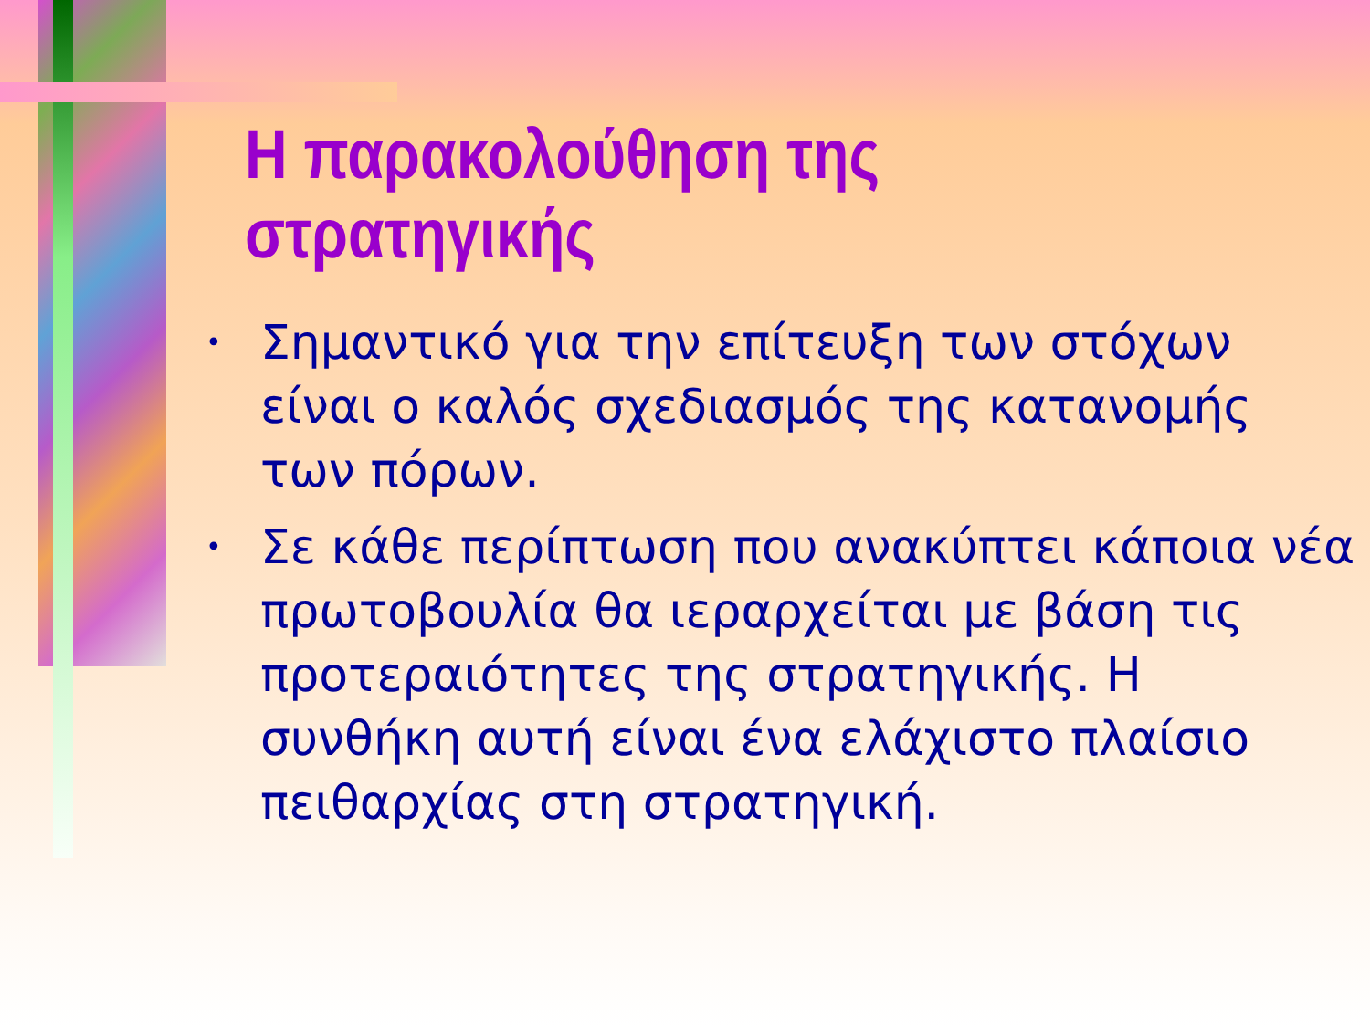Η παρακολούθηση της στρατηγικής
• Σημαντικό για την επίτευξη των στόχων είναι ο καλός σχεδιασμός της κατανομής των πόρων.
• Σε κάθε περίπτωση που ανακύπτει κάποια νέα πρωτοβουλία θα ιεραρχείται με βάση τις προτεραιότητες της στρατηγικής. Η συνθήκη αυτή είναι ένα ελάχιστο πλαίσιο πειθαρχίας στη στρατηγική.